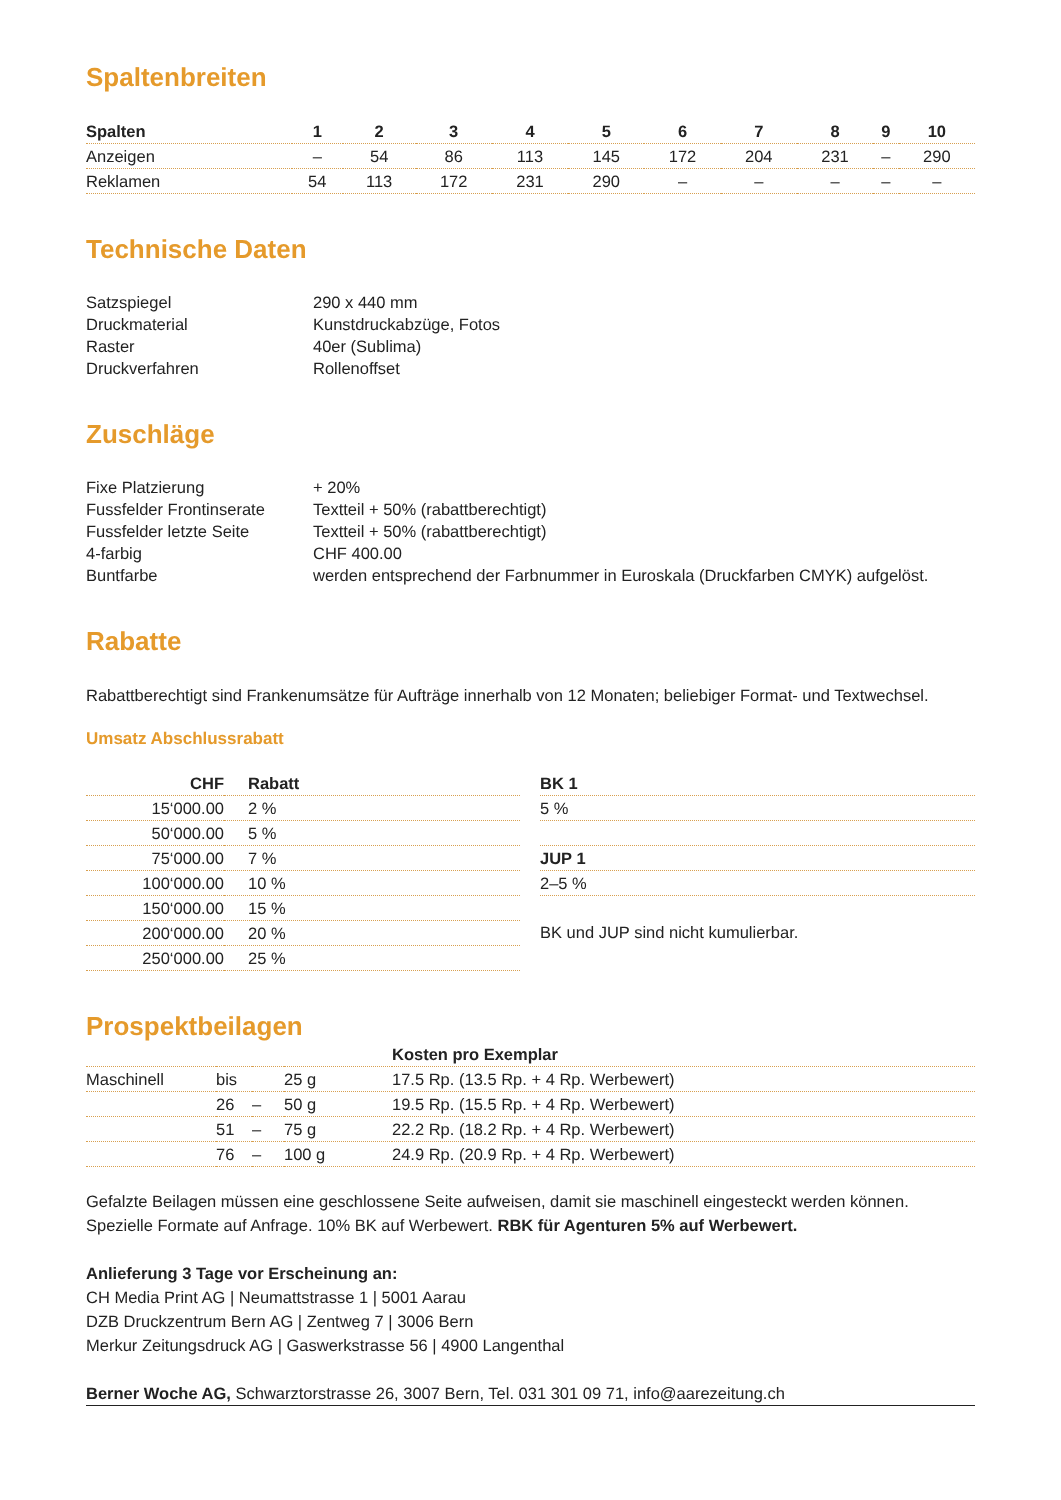Spaltenbreiten
| Spalten | 1 | 2 | 3 | 4 | 5 | 6 | 7 | 8 | 9 | 10 |
| --- | --- | --- | --- | --- | --- | --- | --- | --- | --- | --- |
| Anzeigen | – | 54 | 86 | 113 | 145 | 172 | 204 | 231 | – | 290 |
| Reklamen | 54 | 113 | 172 | 231 | 290 | – | – | – | – | – |
Technische Daten
| Satzspiegel | 290 x 440 mm |
| Druckmaterial | Kunstdruckabzüge, Fotos |
| Raster | 40er (Sublima) |
| Druckverfahren | Rollenoffset |
Zuschläge
| Fixe Platzierung | + 20% |
| Fussfelder Frontinserate | Textteil + 50% (rabattberechtigt) |
| Fussfelder letzte Seite | Textteil + 50% (rabattberechtigt) |
| 4-farbig | CHF 400.00 |
| Buntfarbe | werden entsprechend der Farbnummer in Euroskala (Druckfarben CMYK) aufgelöst. |
Rabatte
Rabattberechtigt sind Frankenumsätze für Aufträge innerhalb von 12 Monaten; beliebiger Format- und Textwechsel.
Umsatz Abschlussrabatt
| CHF | Rabatt |
| --- | --- |
| 15‘000.00 | 2 % |
| 50‘000.00 | 5 % |
| 75‘000.00 | 7 % |
| 100‘000.00 | 10 % |
| 150‘000.00 | 15 % |
| 200‘000.00 | 20 % |
| 250‘000.00 | 25 % |
| BK 1 |
| --- |
| 5 % |
| JUP 1 |
| 2–5 % |
BK und JUP sind nicht kumulierbar.
Prospektbeilagen
| | | | | Kosten pro Exemplar |
| Maschinell | bis | | 25 g | 17.5 Rp. (13.5 Rp. + 4 Rp. Werbewert) |
| | 26 | – | 50 g | 19.5 Rp. (15.5 Rp. + 4 Rp. Werbewert) |
| | 51 | – | 75 g | 22.2 Rp. (18.2 Rp. + 4 Rp. Werbewert) |
| | 76 | – | 100 g | 24.9 Rp. (20.9 Rp. + 4 Rp. Werbewert) |
Gefalzte Beilagen müssen eine geschlossene Seite aufweisen, damit sie maschinell eingesteckt werden können.
Spezielle Formate auf Anfrage. 10% BK auf Werbewert. RBK für Agenturen 5% auf Werbewert.
Anlieferung 3 Tage vor Erscheinung an:
CH Media Print AG | Neumattstrasse 1 | 5001 Aarau
DZB Druckzentrum Bern AG | Zentweg 7 | 3006 Bern
Merkur Zeitungsdruck AG | Gaswerkstrasse 56 | 4900 Langenthal
Berner Woche AG, Schwarztorstrasse 26, 3007 Bern, Tel. 031 301 09 71, info@aarezeitung.ch